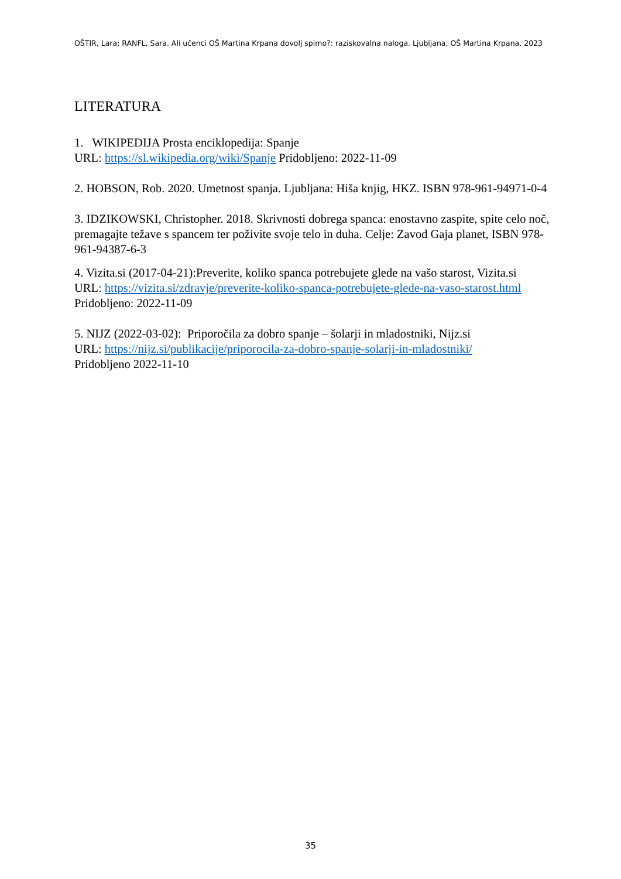OŠTIR, Lara; RANFL, Sara. Ali učenci OŠ Martina Krpana dovolj spimo?: raziskovalna naloga. Ljubljana, OŠ Martina Krpana, 2023
LITERATURA
1. WIKIPEDIJA Prosta enciklopedija: Spanje
URL: https://sl.wikipedia.org/wiki/Spanje Pridobljeno: 2022-11-09
2. HOBSON, Rob. 2020. Umetnost spanja. Ljubljana: Hiša knjig, HKZ. ISBN 978-961-94971-0-4
3. IDZIKOWSKI, Christopher. 2018. Skrivnosti dobrega spanca: enostavno zaspite, spite celo noč, premagajte težave s spancem ter poživite svoje telo in duha. Celje: Zavod Gaja planet, ISBN 978-961-94387-6-3
4. Vizita.si (2017-04-21):Preverite, koliko spanca potrebujete glede na vašo starost, Vizita.si
URL: https://vizita.si/zdravje/preverite-koliko-spanca-potrebujete-glede-na-vaso-starost.html
Pridobljeno: 2022-11-09
5. NIJZ (2022-03-02): Priporočila za dobro spanje – šolarji in mladostniki, Nijz.si
URL: https://nijz.si/publikacije/priporocila-za-dobro-spanje-solarji-in-mladostniki/
Pridobljeno 2022-11-10
35